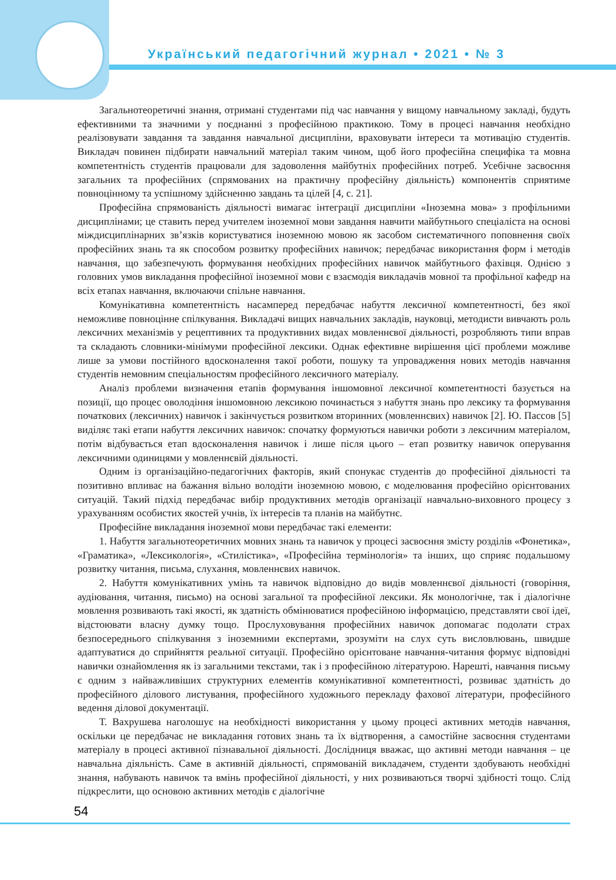Український педагогічний журнал • 2021 • № 3
Загальнотеоретичні знання, отримані студентами під час навчання у вищому навчальному закладі, будуть ефективними та значними у поєднанні з професійною практикою. Тому в процесі навчання необхідно реалізовувати завдання та завдання навчальної дисципліни, враховувати інтереси та мотивацію студентів. Викладач повинен підбирати навчальний матеріал таким чином, щоб його професійна специфіка та мовна компетентність студентів працювали для задоволення майбутніх професійних потреб. Усебічне засвоєння загальних та професійних (спрямованих на практичну професійну діяльність) компонентів сприятиме повноцінному та успішному здійсненню завдань та цілей [4, с. 21].
Професійна спрямованість діяльності вимагає інтеграції дисципліни «Іноземна мова» з профільними дисциплінами; це ставить перед учителем іноземної мови завдання навчити майбутнього спеціаліста на основі міждисциплінарних зв’язків користуватися іноземною мовою як засобом систематичного поповнення своїх професійних знань та як способом розвитку професійних навичок; передбачає використання форм і методів навчання, що забезпечують формування необхідних професійних навичок майбутнього фахівця. Однією з головних умов викладання професійної іноземної мови є взаємодія викладачів мовної та профільної кафедр на всіх етапах навчання, включаючи спільне навчання.
Комунікативна компетентність насамперед передбачає набуття лексичної компетентності, без якої неможливе повноцінне спілкування. Викладачі вищих навчальних закладів, науковці, методисти вивчають роль лексичних механізмів у рецептивних та продуктивних видах мовленнєвої діяльності, розробляють типи вправ та складають словники-мінімуми професійної лексики. Однак ефективне вирішення цієї проблеми можливе лише за умови постійного вдосконалення такої роботи, пошуку та упровадження нових методів навчання студентів немовним спеціальностям професійного лексичного матеріалу.
Аналіз проблеми визначення етапів формування іншомовної лексичної компетентності базується на позиції, що процес оволодіння іншомовною лексикою починається з набуття знань про лексику та формування початкових (лексичних) навичок і закінчується розвитком вторинних (мовленнєвих) навичок [2]. Ю. Пассов [5] виділяє такі етапи набуття лексичних навичок: спочатку формуються навички роботи з лексичним матеріалом, потім відбувається етап вдосконалення навичок і лише після цього – етап розвитку навичок оперування лексичними одиницями у мовленнєвій діяльності.
Одним із організаційно-педагогічних факторів, який спонукає студентів до професійної діяльності та позитивно впливає на бажання вільно володіти іноземною мовою, є моделювання професійно орієнтованих ситуацій. Такий підхід передбачає вибір продуктивних методів організації навчально-виховного процесу з урахуванням особистих якостей учнів, їх інтересів та планів на майбутнє.
Професійне викладання іноземної мови передбачає такі елементи:
1. Набуття загальнотеоретичних мовних знань та навичок у процесі засвоєння змісту розділів «Фонетика», «Граматика», «Лексикологія», «Стилістика», «Професійна термінологія» та інших, що сприяє подальшому розвитку читання, письма, слухання, мовленнєвих навичок.
2. Набуття комунікативних умінь та навичок відповідно до видів мовленнєвої діяльності (говоріння, аудіювання, читання, письмо) на основі загальної та професійної лексики. Як монологічне, так і діалогічне мовлення розвивають такі якості, як здатність обмінюватися професійною інформацією, представляти свої ідеї, відстоювати власну думку тощо. Прослуховування професійних навичок допомагає подолати страх безпосереднього спілкування з іноземними експертами, зрозуміти на слух суть висловлювань, швидше адаптуватися до сприйняття реальної ситуації. Професійно орієнтоване навчання-читання формує відповідні навички ознайомлення як із загальними текстами, так і з професійною літературою. Нарешті, навчання письму є одним з найважливіших структурних елементів комунікативної компетентності, розвиває здатність до професійного ділового листування, професійного художнього перекладу фахової літератури, професійного ведення ділової документації.
Т. Вахрушева наголошує на необхідності використання у цьому процесі активних методів навчання, оскільки це передбачає не викладання готових знань та їх відтворення, а самостійне засвоєння студентами матеріалу в процесі активної пізнавальної діяльності. Дослідниця вважає, що активні методи навчання – це навчальна діяльність. Саме в активній діяльності, спрямованій викладачем, студенти здобувають необхідні знання, набувають навичок та вмінь професійної діяльності, у них розвиваються творчі здібності тощо. Слід підкреслити, що основою активних методів є діалогічне
54